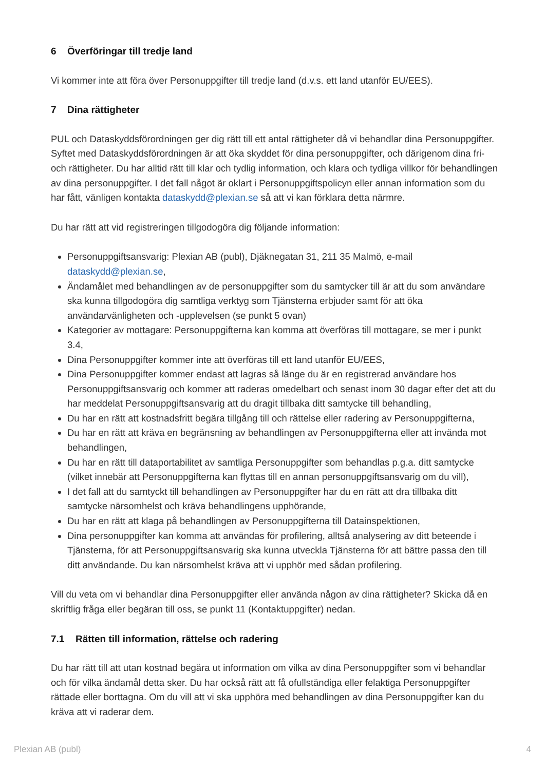6 Överföringar till tredje land
Vi kommer inte att föra över Personuppgifter till tredje land (d.v.s. ett land utanför EU/EES).
7 Dina rättigheter
PUL och Dataskyddsförordningen ger dig rätt till ett antal rättigheter då vi behandlar dina Personuppgifter. Syftet med Dataskyddsförordningen är att öka skyddet för dina personuppgifter, och därigenom dina fri- och rättigheter. Du har alltid rätt till klar och tydlig information, och klara och tydliga villkor för behandlingen av dina personuppgifter. I det fall något är oklart i Personuppgiftspolicyn eller annan information som du har fått, vänligen kontakta dataskydd@plexian.se så att vi kan förklara detta närmre.
Du har rätt att vid registreringen tillgodogöra dig följande information:
Personuppgiftsansvarig: Plexian AB (publ), Djäknegatan 31, 211 35 Malmö, e-mail dataskydd@plexian.se,
Ändamålet med behandlingen av de personuppgifter som du samtycker till är att du som användare ska kunna tillgodogöra dig samtliga verktyg som Tjänsterna erbjuder samt för att öka användarvänligheten och -upplevelsen (se punkt 5 ovan)
Kategorier av mottagare: Personuppgifterna kan komma att överföras till mottagare, se mer i punkt 3.4,
Dina Personuppgifter kommer inte att överföras till ett land utanför EU/EES,
Dina Personuppgifter kommer endast att lagras så länge du är en registrerad användare hos Personuppgiftsansvarig och kommer att raderas omedelbart och senast inom 30 dagar efter det att du har meddelat Personuppgiftsansvarig att du dragit tillbaka ditt samtycke till behandling,
Du har en rätt att kostnadsfritt begära tillgång till och rättelse eller radering av Personuppgifterna,
Du har en rätt att kräva en begränsning av behandlingen av Personuppgifterna eller att invända mot behandlingen,
Du har en rätt till dataportabilitet av samtliga Personuppgifter som behandlas p.g.a. ditt samtycke (vilket innebär att Personuppgifterna kan flyttas till en annan personuppgiftsansvarig om du vill),
I det fall att du samtyckt till behandlingen av Personuppgifter har du en rätt att dra tillbaka ditt samtycke närsomhelst och kräva behandlingens upphörande,
Du har en rätt att klaga på behandlingen av Personuppgifterna till Datainspektionen,
Dina personuppgifter kan komma att användas för profilering, alltså analysering av ditt beteende i Tjänsterna, för att Personuppgiftsansvarig ska kunna utveckla Tjänsterna för att bättre passa den till ditt användande. Du kan närsomhelst kräva att vi upphör med sådan profilering.
Vill du veta om vi behandlar dina Personuppgifter eller använda någon av dina rättigheter? Skicka då en skriftlig fråga eller begäran till oss, se punkt 11 (Kontaktuppgifter) nedan.
7.1 Rätten till information, rättelse och radering
Du har rätt till att utan kostnad begära ut information om vilka av dina Personuppgifter som vi behandlar och för vilka ändamål detta sker. Du har också rätt att få ofullständiga eller felaktiga Personuppgifter rättade eller borttagna. Om du vill att vi ska upphöra med behandlingen av dina Personuppgifter kan du kräva att vi raderar dem.
Plexian AB (publ) 4